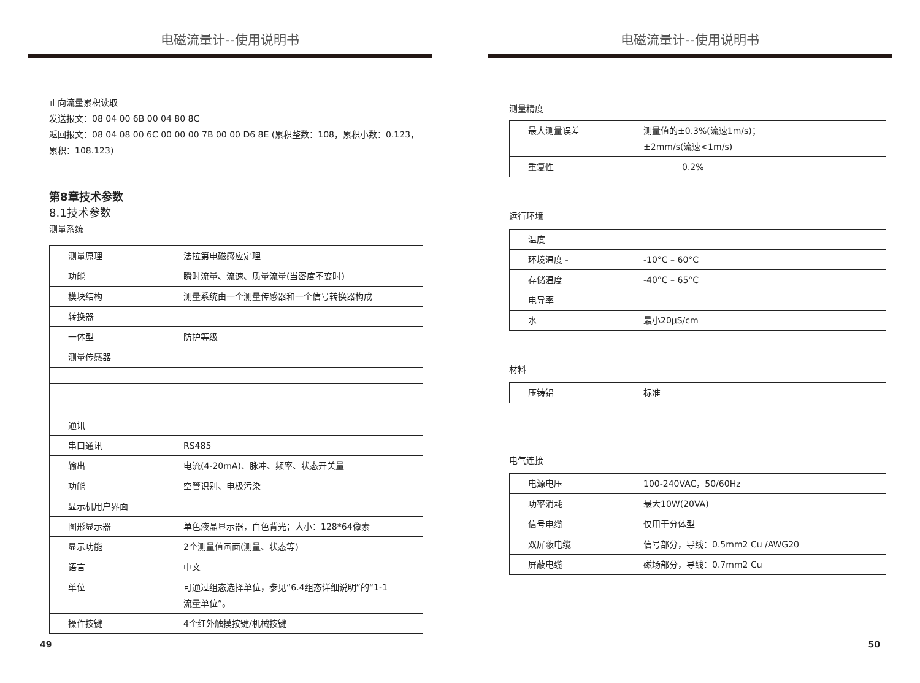电磁流量计--使用说明书
正向流量累积读取
发送报文：08 04 00 6B 00 04 80 8C
返回报文：08 04 08 00 6C 00 00 00 7B 00 00 D6 8E (累积整数：108，累积小数：0.123，累积：108.123)
第8章技术参数
8.1技术参数
测量系统
| 测量原理 | 法拉第电磁感应定理 |
| 功能 | 瞬时流量、流速、质量流量(当密度不变时) |
| 模块结构 | 测量系统由一个测量传感器和一个信号转换器构成 |
| 转换器 | |
| 一体型 | 防护等级 |
| 测量传感器 | |
| 通讯 | |
| 串口通讯 | RS485 |
| 输出 | 电流(4-20mA)、脉冲、频率、状态开关量 |
| 功能 | 空管识别、电极污染 |
| 显示机用户界面 | |
| 图形显示器 | 单色液晶显示器，白色背光；大小：128*64像素 |
| 显示功能 | 2个测量值画面(测量、状态等) |
| 语言 | 中文 |
| 单位 | 可通过组态选择单位，参见“6.4组态详细说明”的“1-1 流量单位”。 |
| 操作按键 | 4个红外触摸按键/机械按键 |
49
电磁流量计--使用说明书
测量精度
| 最大测量误差 | 测量值的±0.3%(流速1m/s)； ±2mm/s(流速<1m/s) |
| 重复性 | 0.2% |
运行环境
| 温度 | |
| 环境温度 - | -10°C – 60°C |
| 存储温度 | -40°C – 65°C |
| 电导率 | |
| 水 | 最小20μS/cm |
材料
| 压铸铝 | 标准 |
电气连接
| 电源电压 | 100-240VAC，50/60Hz |
| 功率消耗 | 最大10W(20VA) |
| 信号电缆 | 仅用于分体型 |
| 双屏蔽电缆 | 信号部分，导线：0.5mm2 Cu /AWG20 |
| 屏蔽电缆 | 磁场部分，导线：0.7mm2 Cu |
50